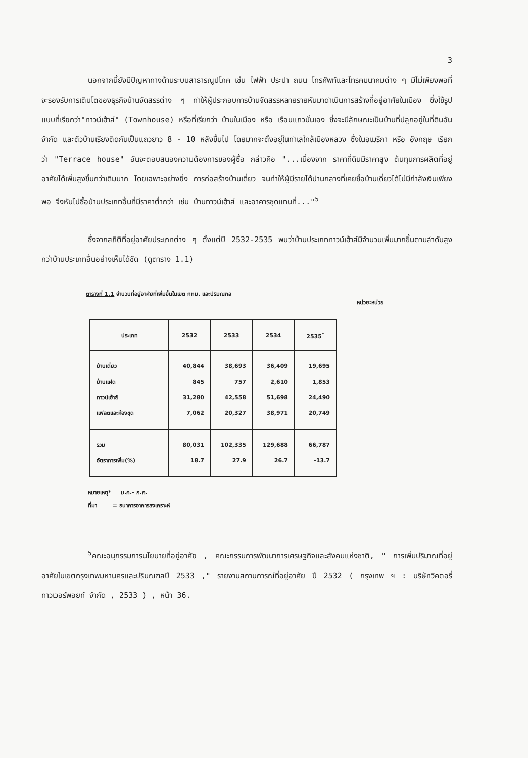3
นอกจากนี้ยังมีปัญหาทางด้านระบบสาธารณูปโภค เช่น ไฟฟ้า ประปา ถนน โทรศัพท์และโทรคมนาคมต่าง ๆ มีไม่เพียงพอที่จะรองรับการเติบโตของธุรกิจบ้านจัดสรรต่าง ๆ ทำให้ผู้ประกอบการบ้านจัดสรรหลายรายหันมาดำเนินการสร้างที่อยู่อาศัยในเมือง ซึ่งใช้รูปแบบที่เรียกว่า"ทาวน์เฮ้าส์" (Townhouse) หรือที่เรียกว่า บ้านในเมือง หรือ เรือนแถวนั่นเอง ซึ่งจะมีลักษณะเป็นบ้านที่ปลูกอยู่ในที่ดินอันจำกัด และตัวบ้านเรียงติดกันเป็นแถวยาว 8 - 10 หลังขึ้นไป โดยมากจะตั้งอยู่ในทำเลใกล้เมืองหลวง ซึ่งในอเมริกา หรือ อังกฤษ เรียกว่า "Terrace house" อันจะตอบสนองความต้องการของผู้ซื้อ กล่าวคือ "...เนื่องจาก ราคาที่ดินมีราคาสูง ต้นทุนการผลิตที่อยู่อาศัยได้เพิ่มสูงขึ้นกว่าเดิมมาก โดยเฉพาะอย่างยิ่ง การก่อสร้างบ้านเดี่ยว จนทำให้ผู้มีรายได้ปานกลางที่เคยซื้อบ้านเดี่ยวได้ไม่มีกำลังเงินเพียงพอ จึงหันไปซื้อบ้านประเภทอื่นที่มีราคาต่ำกว่า เช่น บ้านทาวน์เฮ้าส์ และอาคารชุดแทนที่..."<sup>5</sup>
ซึ่งจากสถิติที่อยู่อาศัยประเภทต่าง ๆ ตั้งแต่ปี 2532-2535 พบว่าบ้านประเภททาวน์เฮ้าส์มีจำนวนเพิ่มมากขึ้นตามลำดับสูงกว่าบ้านประเภทอื่นอย่างเห็นได้ชัด (ดูตาราง 1.1)
ตารางที่ 1.1 จำนวนที่อยู่อาศัยที่เพิ่มขึ้นในเขต กทม. และปริมณฑล
หน่วย:หน่วย
| ประเภท | 2532 | 2533 | 2534 | 2535<sup>*</sup> |
| --- | --- | --- | --- | --- |
| บ้านเดี่ยว | 40,844 | 38,693 | 36,409 | 19,695 |
| บ้านแฝด | 845 | 757 | 2,610 | 1,853 |
| ทาวน์เฮ้าส์ | 31,280 | 42,558 | 51,698 | 24,490 |
| แฟลตและห้องชุด | 7,062 | 20,327 | 38,971 | 20,749 |
| รวม | 80,031 | 102,335 | 129,688 | 66,787 |
| อัตราการเพิ่ม(%) | 18.7 | 27.9 | 26.7 | -13.7 |
หมายเหตุ* ม.ค.- ก.ค.
ที่มา = ธนาคารอาคารสงเคราะห์
<sup>5</sup> คณะอนุกรรมการนโยบายที่อยู่อาศัย , คณะกรรมการพัฒนาการเศรษฐกิจและสังคมแห่งชาติ, " การเพิ่มปริมาณที่อยู่อาศัยในเขตกรุงเทพมหานครและปริมณฑลปี 2533 ," รายงานสถานการณ์ที่อยู่อาศัย ปี 2532 ( กรุงเทพ ฯ : บริษัทวิคตอรี่ทาวเวอร์พอยท์ จำกัด , 2533 ) , หน้า 36.